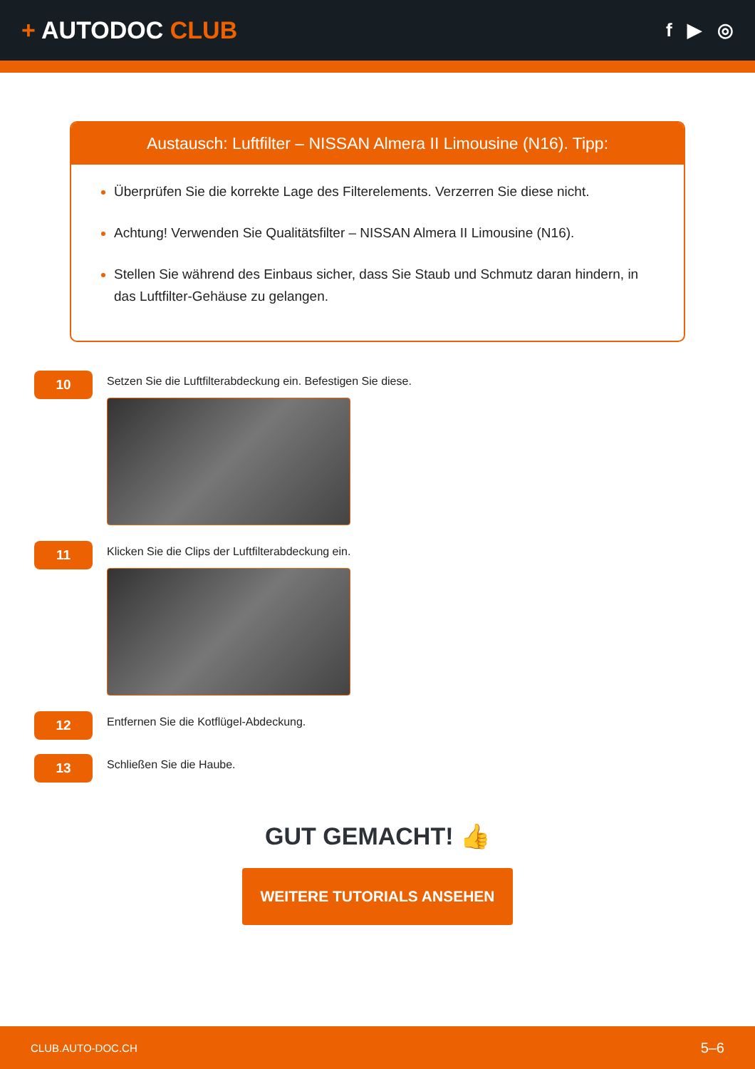+ AUTODOC CLUB
f ▶ ◎
Austausch: Luftfilter – NISSAN Almera II Limousine (N16). Tipp:
Überprüfen Sie die korrekte Lage des Filterelements. Verzerren Sie diese nicht.
Achtung! Verwenden Sie Qualitätsfilter – NISSAN Almera II Limousine (N16).
Stellen Sie während des Einbaus sicher, dass Sie Staub und Schmutz daran hindern, in das Luftfilter-Gehäuse zu gelangen.
10
Setzen Sie die Luftfilterabdeckung ein. Befestigen Sie diese.
11
Klicken Sie die Clips der Luftfilterabdeckung ein.
12
Entfernen Sie die Kotflügel-Abdeckung.
13
Schließen Sie die Haube.
GUT GEMACHT! 👍
WEITERE TUTORIALS ANSEHEN
CLUB.AUTO-DOC.CH 5–6